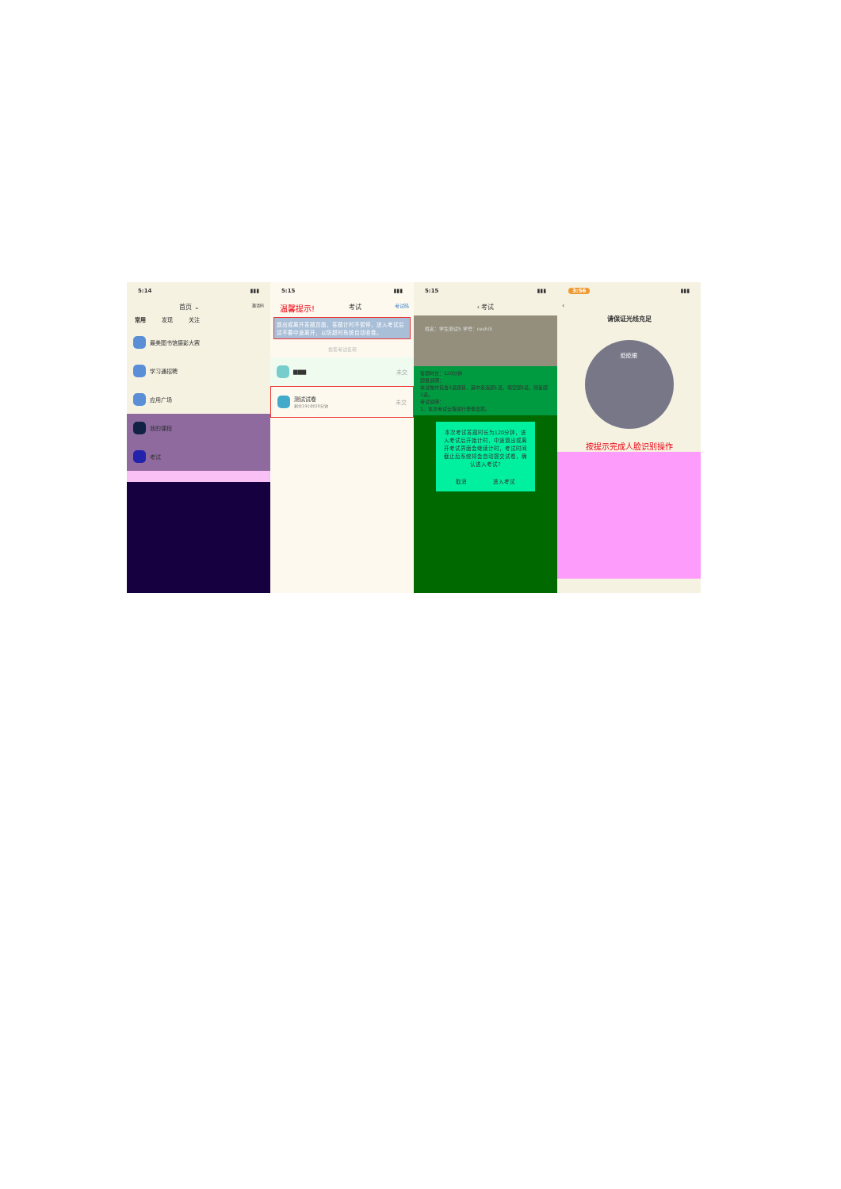5:14 ▮▮▮
首页 ⌄ 邀请码
常用 发现 关注
最美图书馆摄影大赛
学习通招聘
应用广场
我的课程
考试
5:15 ▮▮▮
温馨提示! 考试 考试码
退出或离开答题页面，答题计时不暂停，进入考试后请不要中途离开，以防超时系统自动收卷。
搜索考试名称
▆▆▆ 未交
测试试卷
剩余19小时28分钟 未交
5:15 ▮▮▮
‹ 考试
姓名：学生测试5 学号：ceshi5
答题时长：120分钟
题量说明：
本试卷共包含3道题目，其中多选题1道，填空题1道，简答题1道。
考试说明：
1、本次考试全程进行录像监控。
本次考试答题时长为120分钟，进入考试后开始计时，中途退出或离开考试界面会继续计时，考试时间截止后系统将会自动提交试卷，确认进入考试?
取消 进入考试
3:56 ▮▮▮
‹
请保证光线充足
眨眨眼
按提示完成人脸识别操作